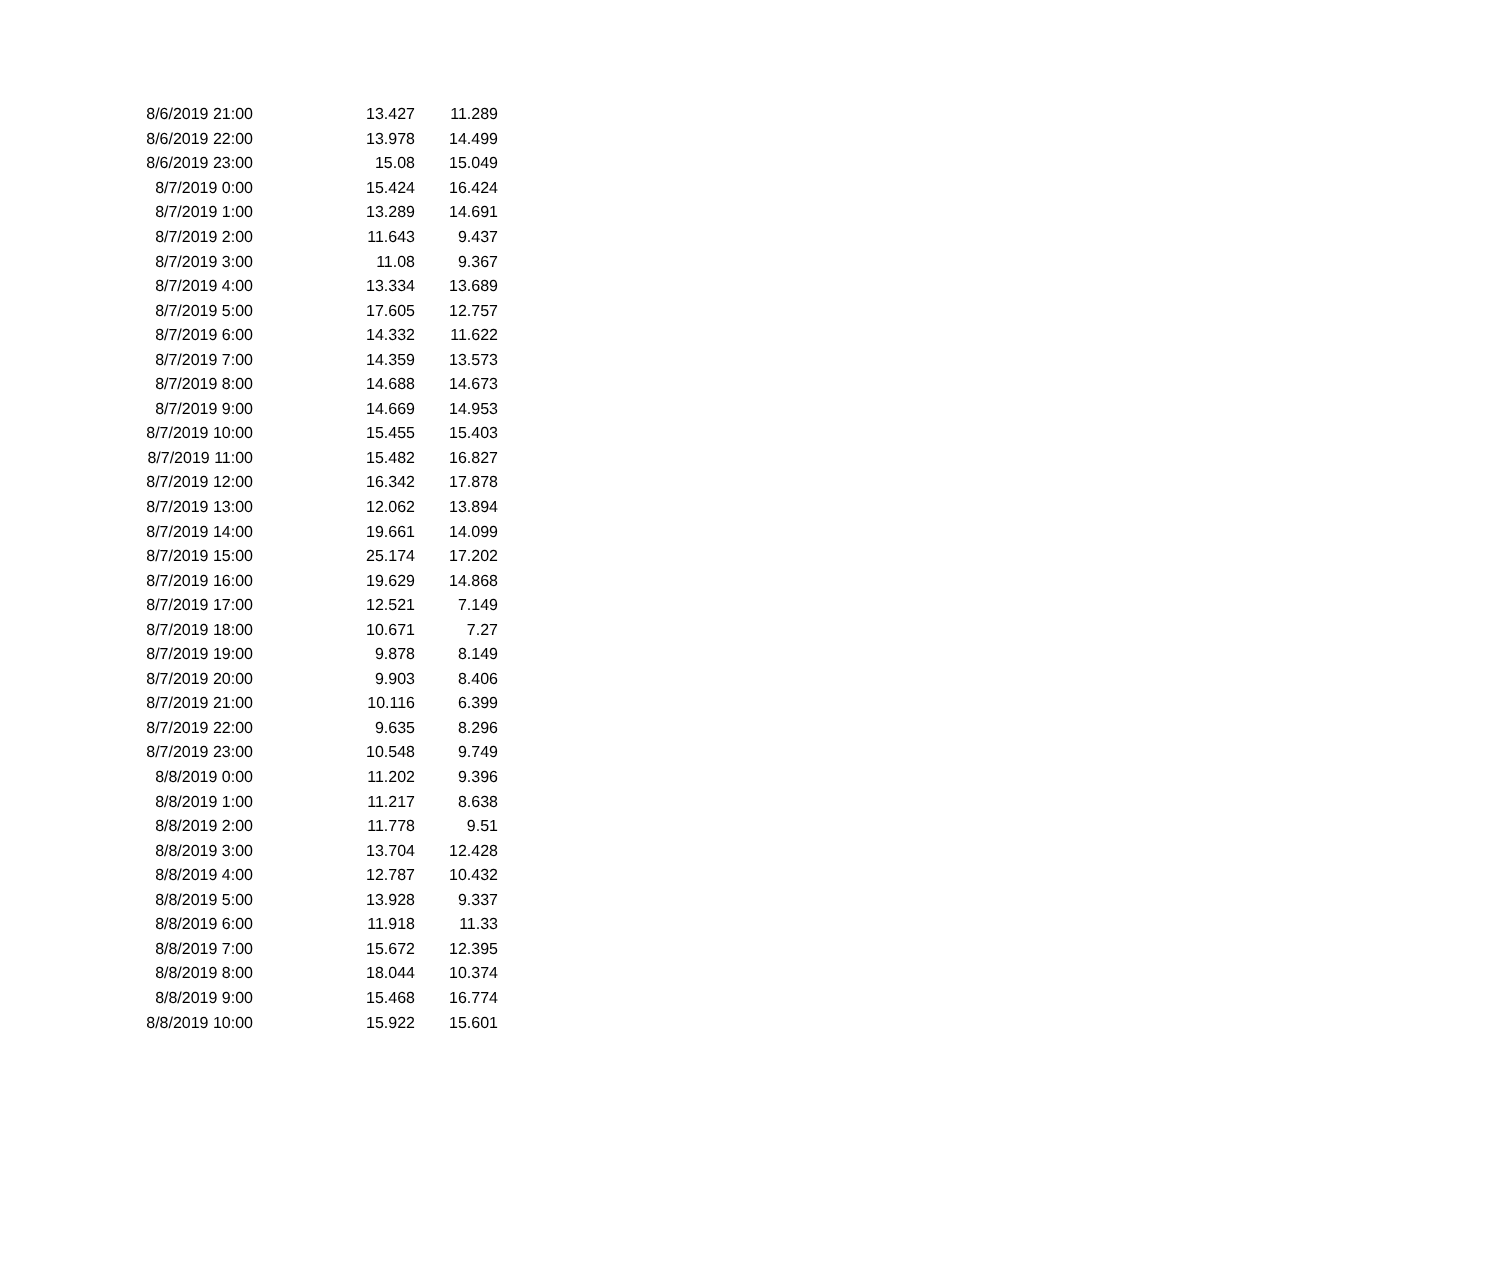| 8/6/2019 21:00 | 13.427 | 11.289 |
| 8/6/2019 22:00 | 13.978 | 14.499 |
| 8/6/2019 23:00 | 15.08 | 15.049 |
| 8/7/2019 0:00 | 15.424 | 16.424 |
| 8/7/2019 1:00 | 13.289 | 14.691 |
| 8/7/2019 2:00 | 11.643 | 9.437 |
| 8/7/2019 3:00 | 11.08 | 9.367 |
| 8/7/2019 4:00 | 13.334 | 13.689 |
| 8/7/2019 5:00 | 17.605 | 12.757 |
| 8/7/2019 6:00 | 14.332 | 11.622 |
| 8/7/2019 7:00 | 14.359 | 13.573 |
| 8/7/2019 8:00 | 14.688 | 14.673 |
| 8/7/2019 9:00 | 14.669 | 14.953 |
| 8/7/2019 10:00 | 15.455 | 15.403 |
| 8/7/2019 11:00 | 15.482 | 16.827 |
| 8/7/2019 12:00 | 16.342 | 17.878 |
| 8/7/2019 13:00 | 12.062 | 13.894 |
| 8/7/2019 14:00 | 19.661 | 14.099 |
| 8/7/2019 15:00 | 25.174 | 17.202 |
| 8/7/2019 16:00 | 19.629 | 14.868 |
| 8/7/2019 17:00 | 12.521 | 7.149 |
| 8/7/2019 18:00 | 10.671 | 7.27 |
| 8/7/2019 19:00 | 9.878 | 8.149 |
| 8/7/2019 20:00 | 9.903 | 8.406 |
| 8/7/2019 21:00 | 10.116 | 6.399 |
| 8/7/2019 22:00 | 9.635 | 8.296 |
| 8/7/2019 23:00 | 10.548 | 9.749 |
| 8/8/2019 0:00 | 11.202 | 9.396 |
| 8/8/2019 1:00 | 11.217 | 8.638 |
| 8/8/2019 2:00 | 11.778 | 9.51 |
| 8/8/2019 3:00 | 13.704 | 12.428 |
| 8/8/2019 4:00 | 12.787 | 10.432 |
| 8/8/2019 5:00 | 13.928 | 9.337 |
| 8/8/2019 6:00 | 11.918 | 11.33 |
| 8/8/2019 7:00 | 15.672 | 12.395 |
| 8/8/2019 8:00 | 18.044 | 10.374 |
| 8/8/2019 9:00 | 15.468 | 16.774 |
| 8/8/2019 10:00 | 15.922 | 15.601 |